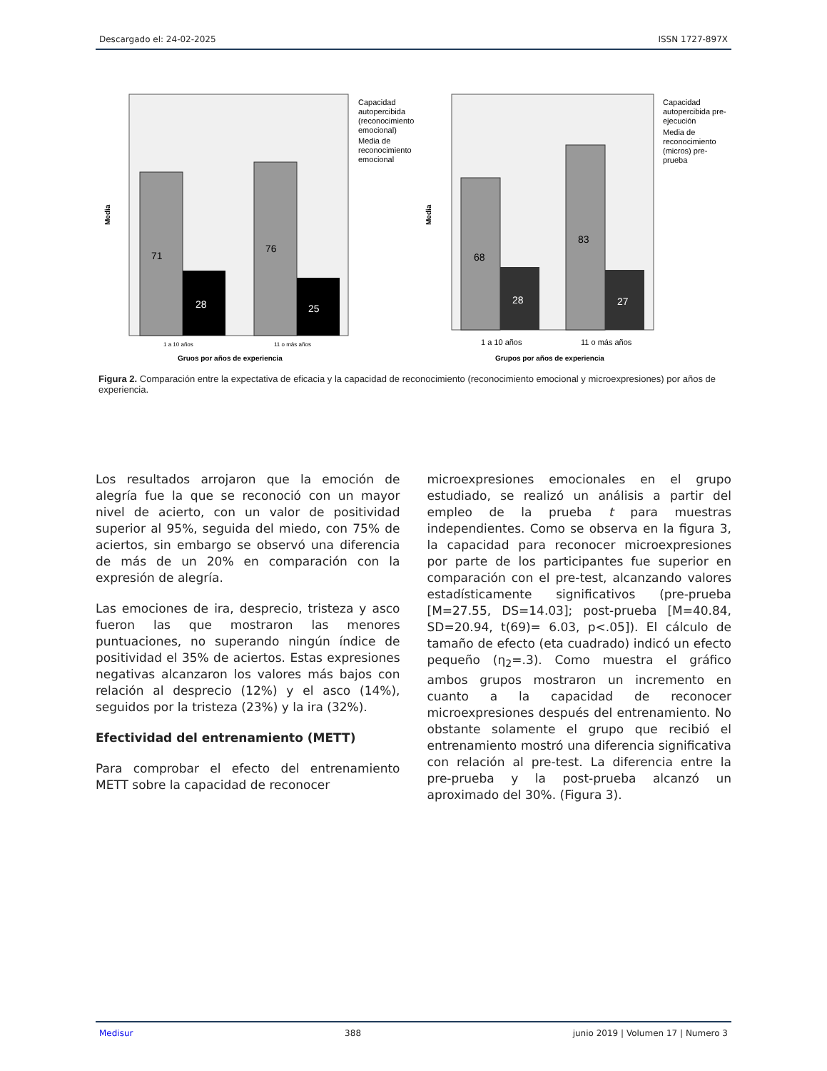Descargado el: 24-02-2025 ISSN 1727-897X
71
28
76
25
Media
1 a 10 años
11 o más años
Gruos por años de experiencia
Capacidad
autopercibida
(reconocimiento
emocional)
Media de
reconocimiento
emocional
68
28
83
27
Media
1 a 10 años
11 o más años
Grupos por años de experiencia
Capacidad
autopercibida pre-
ejecución
Media de
reconocimiento
(micros) pre-
prueba
Figura 2. Comparación entre la expectativa de eficacia y la capacidad de reconocimiento (reconocimiento emocional y microexpresiones) por años de experiencia.
Los resultados arrojaron que la emoción de alegría fue la que se reconoció con un mayor nivel de acierto, con un valor de positividad superior al 95%, seguida del miedo, con 75% de aciertos, sin embargo se observó una diferencia de más de un 20% en comparación con la expresión de alegría.
Las emociones de ira, desprecio, tristeza y asco fueron las que mostraron las menores puntuaciones, no superando ningún índice de positividad el 35% de aciertos. Estas expresiones negativas alcanzaron los valores más bajos con relación al desprecio (12%) y el asco (14%), seguidos por la tristeza (23%) y la ira (32%).
Efectividad del entrenamiento (METT)
Para comprobar el efecto del entrenamiento METT sobre la capacidad de reconocer
microexpresiones emocionales en el grupo estudiado, se realizó un análisis a partir del empleo de la prueba t para muestras independientes. Como se observa en la figura 3, la capacidad para reconocer microexpresiones por parte de los participantes fue superior en comparación con el pre-test, alcanzando valores estadísticamente significativos (pre-prueba [M=27.55, DS=14.03]; post-prueba [M=40.84, SD=20.94, t(69)= 6.03, p<.05]). El cálculo de tamaño de efecto (eta cuadrado) indicó un efecto pequeño (η<sub>2</sub>=.3). Como muestra el gráfico ambos grupos mostraron un incremento en cuanto a la capacidad de reconocer microexpresiones después del entrenamiento. No obstante solamente el grupo que recibió el entrenamiento mostró una diferencia significativa con relación al pre-test. La diferencia entre la pre-prueba y la post-prueba alcanzó un aproximado del 30%. (Figura 3).
Medisur 388 junio 2019 | Volumen 17 | Numero 3